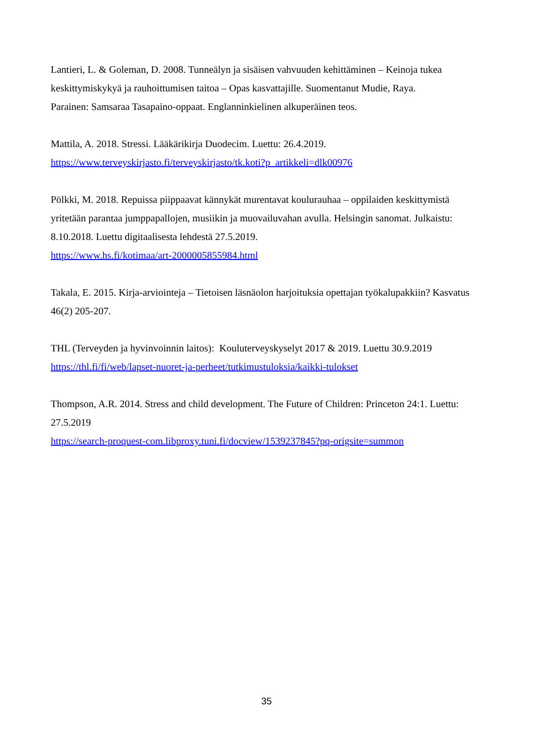Lantieri, L. & Goleman, D. 2008. Tunneälyn ja sisäisen vahvuuden kehittäminen – Keinoja tukea keskittymiskykyä ja rauhoittumisen taitoa – Opas kasvattajille. Suomentanut Mudie, Raya.
Parainen: Samsaraa Tasapaino-oppaat. Englanninkielinen alkuperäinen teos.
Mattila, A. 2018. Stressi. Lääkärikirja Duodecim. Luettu: 26.4.2019.
https://www.terveyskirjasto.fi/terveyskirjasto/tk.koti?p_artikkeli=dlk00976
Pölkki, M. 2018. Repuissa piippaavat kännykät murentavat koulurauhaa – oppilaiden keskittymistä yritetään parantaa jumppapallojen, musiikin ja muovailuvahan avulla. Helsingin sanomat. Julkaistu: 8.10.2018. Luettu digitaalisesta lehdestä 27.5.2019.
https://www.hs.fi/kotimaa/art-2000005855984.html
Takala, E. 2015. Kirja-arviointeja – Tietoisen läsnäolon harjoituksia opettajan työkalupakkiin? Kasvatus 46(2) 205-207.
THL (Terveyden ja hyvinvoinnin laitos): Kouluterveyskyselyt 2017 & 2019. Luettu 30.9.2019
https://thl.fi/fi/web/lapset-nuoret-ja-perheet/tutkimustuloksia/kaikki-tulokset
Thompson, A.R. 2014. Stress and child development. The Future of Children: Princeton 24:1. Luettu: 27.5.2019
https://search-proquest-com.libproxy.tuni.fi/docview/1539237845?pq-origsite=summon
35